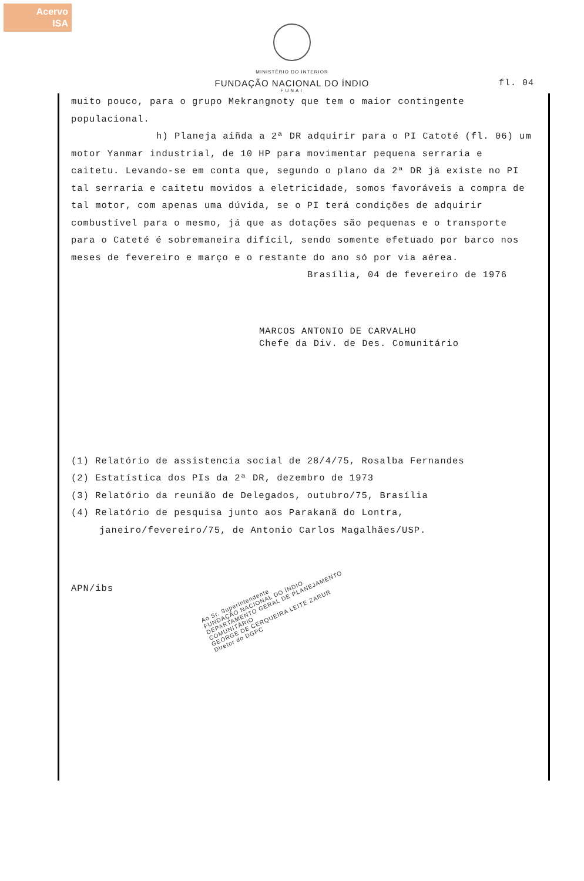Acervo
ISA
MINISTÉRIO DO INTERIOR
FUNDAÇÃO NACIONAL DO ÍNDIO fl. 04
FUNAI
muito pouco, para o grupo Mekrangnoty que tem o maior contingente populacional.
h) Planeja aiñda a 2ª DR adquirir para o PI Catoté (fl. 06) um motor Yanmar industrial, de 10 HP para movimentar pequena serraria e caitetu. Levando-se em conta que, segundo o plano da 2ª DR já existe no PI tal serraria e caitetu movidos a eletricidade, somos favoráveis a compra de tal motor, com apenas uma dúvida, se o PI terá condições de adquirir combustível para o mesmo, já que as dotações são pequenas e o transporte para o Cateté é sobremaneira difícil, sendo somente efetuado por barco nos meses de fevereiro e março e o restante do ano só por via aérea.
Brasília, 04 de fevereiro de 1976
MARCOS ANTONIO DE CARVALHO
Chefe da Div. de Des. Comunitário
(1) Relatório de assistencia social de 28/4/75, Rosalba Fernandes
(2) Estatística dos PIs da 2ª DR, dezembro de 1973
(3) Relatório da reunião de Delegados, outubro/75, Brasília
(4) Relatório de pesquisa junto aos Parakanã do Lontra, janeiro/fevereiro/75, de Antonio Carlos Magalhães/USP.
APN/ibs
Ao Sr. Superintendente
FUNDAÇÃO NACIONAL DO ÍNDIO
DEPARTAMENTO GERAL DE PLANEJAMENTO COMUNITÁRIO
GEORGE DE CERQUEIRA LEITE ZARUR
Diretor do DGPC